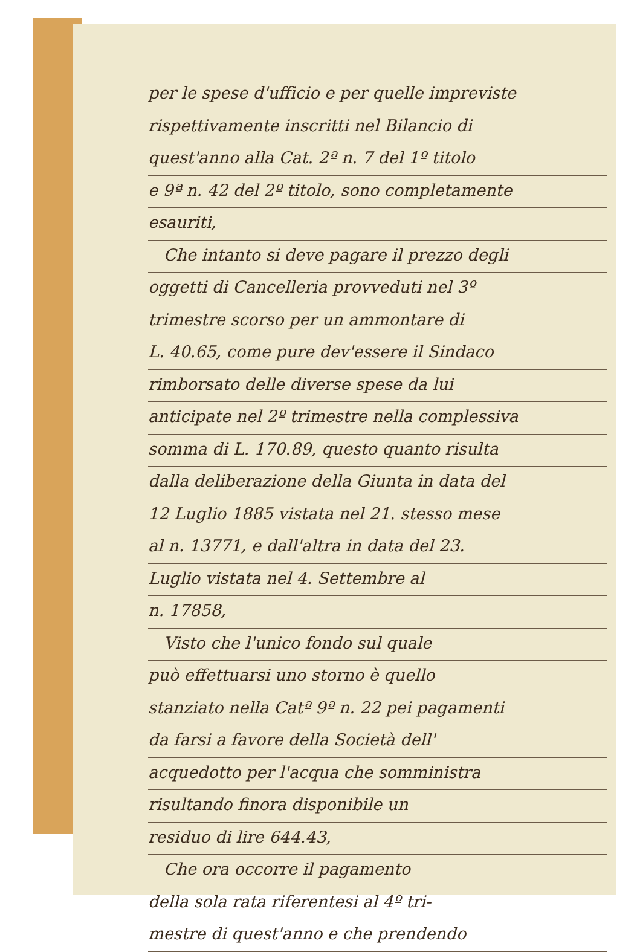per le spese d'ufficio e per quelle impreviste
rispettivamente inscritti nel Bilancio di
quest'anno alla Cat. 2ª n. 7 del 1º titolo
e 9ª n. 42 del 2º titolo, sono completamente
esauriti,
Che intanto si deve pagare il prezzo degli
oggetti di Cancelleria provveduti nel 3º
trimestre scorso per un ammontare di
L. 40.65, come pure dev'essere il Sindaco
rimborsato delle diverse spese da lui
anticipate nel 2º trimestre nella complessiva
somma di L. 170.89, questo quanto risulta
dalla deliberazione della Giunta in data del
12 Luglio 1885 vistata nel 21. stesso mese
al n. 13771, e dall'altra in data del 23.
Luglio vistata nel 4. Settembre al
n. 17858,
Visto che l'unico fondo sul quale
può effettuarsi uno storno è quello
stanziato nella Catª 9ª n. 22 pei pagamenti
da farsi a favore della Società dell'
acquedotto per l'acqua che somministra
risultando finora disponibile un
residuo di lire 644.43,
Che ora occorre il pagamento
della sola rata riferentesi al 4º tri-
mestre di quest'anno e che prendendo